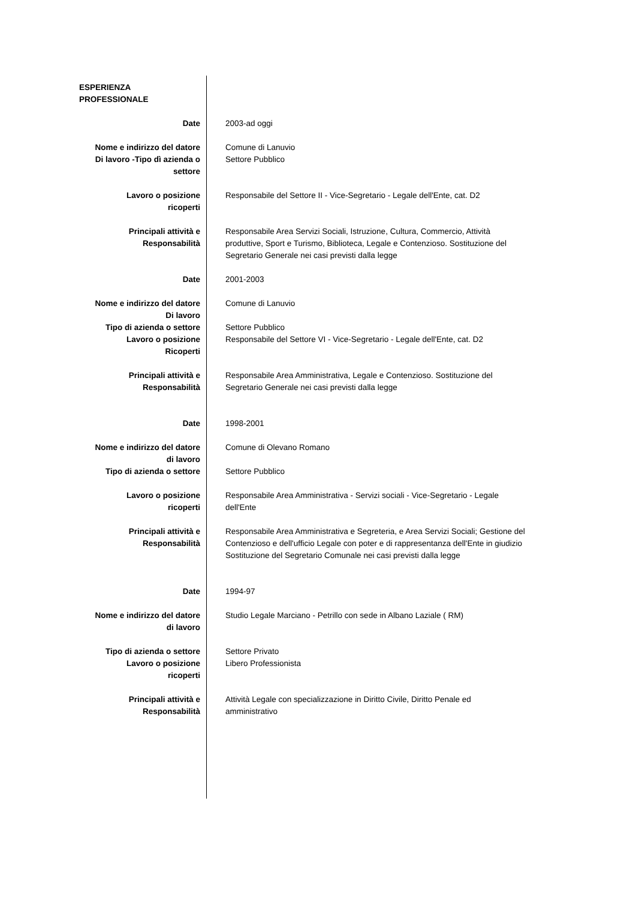| ESPERIENZA PROFESSIONALE | |
| Date | 2003-ad oggi |
| Nome e indirizzo del datore Di lavoro -Tipo dì azienda o settore | Comune di Lanuvio Settore Pubblico |
| Lavoro o posizione ricoperti | Responsabile del Settore II - Vice-Segretario - Legale dell'Ente, cat. D2 |
| Principali attività e Responsabilità | Responsabile Area Servizi Sociali, Istruzione, Cultura, Commercio, Attività produttive, Sport e Turismo, Biblioteca, Legale e Contenzioso. Sostituzione del Segretario Generale nei casi previsti dalla legge |
| Date | 2001-2003 |
| Nome e indirizzo del datore Di lavoro | Comune di Lanuvio |
| Tipo di azienda o settore | Settore Pubblico |
| Lavoro o posizione Ricoperti | Responsabile del Settore VI - Vice-Segretario - Legale dell'Ente, cat. D2 |
| Principali attività e Responsabilità | Responsabile Area Amministrativa, Legale e Contenzioso. Sostituzione del Segretario Generale nei casi previsti dalla legge |
| Date | 1998-2001 |
| Nome e indirizzo del datore di lavoro | Comune di Olevano Romano |
| Tipo di azienda o settore | Settore Pubblico |
| Lavoro o posizione ricoperti | Responsabile Area Amministrativa - Servizi sociali - Vice-Segretario - Legale dell'Ente |
| Principali attività e Responsabilità | Responsabile Area Amministrativa e Segreteria, e Area Servizi Sociali; Gestione del Contenzioso e dell'ufficio Legale con poter e di rappresentanza dell'Ente in giudizio Sostituzione del Segretario Comunale nei casi previsti dalla legge |
| Date | 1994-97 |
| Nome e indirizzo del datore di lavoro | Studio Legale Marciano - Petrillo con sede in Albano Laziale ( RM) |
| Tipo di azienda o settore | Settore Privato |
| Lavoro o posizione ricoperti | Libero Professionista |
| Principali attività e Responsabilità | Attività Legale con specializzazione in Diritto Civile, Diritto Penale ed amministrativo |